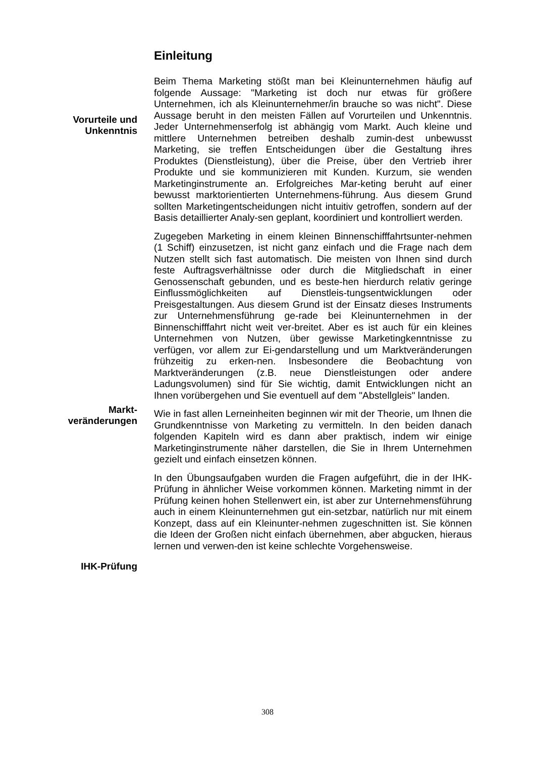Einleitung
Vorurteile und
Unkenntnis
Markt-
veränderungen
IHK-Prüfung
Beim Thema Marketing stößt man bei Kleinunternehmen häufig auf folgende Aussage: "Marketing ist doch nur etwas für größere Unternehmen, ich als Kleinunternehmer/in brauche so was nicht". Diese Aussage beruht in den meisten Fällen auf Vorurteilen und Unkenntnis. Jeder Unternehmenserfolg ist abhängig vom Markt. Auch kleine und mittlere Unternehmen betreiben deshalb zumin-dest unbewusst Marketing, sie treffen Entscheidungen über die Gestaltung ihres Produktes (Dienstleistung), über die Preise, über den Vertrieb ihrer Produkte und sie kommunizieren mit Kunden. Kurzum, sie wenden Marketinginstrumente an. Erfolgreiches Mar-keting beruht auf einer bewusst marktorientierten Unternehmens-führung. Aus diesem Grund sollten Marketingentscheidungen nicht intuitiv getroffen, sondern auf der Basis detaillierter Analy-sen geplant, koordiniert und kontrolliert werden.
Zugegeben Marketing in einem kleinen Binnenschifffahrtsunter-nehmen (1 Schiff) einzusetzen, ist nicht ganz einfach und die Frage nach dem Nutzen stellt sich fast automatisch. Die meisten von Ihnen sind durch feste Auftragsverhältnisse oder durch die Mitgliedschaft in einer Genossenschaft gebunden, und es beste-hen hierdurch relativ geringe Einflussmöglichkeiten auf Dienstleis-tungsentwicklungen oder Preisgestaltungen. Aus diesem Grund ist der Einsatz dieses Instruments zur Unternehmensführung ge-rade bei Kleinunternehmen in der Binnenschifffahrt nicht weit ver-breitet. Aber es ist auch für ein kleines Unternehmen von Nutzen, über gewisse Marketingkenntnisse zu verfügen, vor allem zur Ei-gendarstellung und um Marktveränderungen frühzeitig zu erken-nen. Insbesondere die Beobachtung von Marktveränderungen (z.B. neue Dienstleistungen oder andere Ladungsvolumen) sind für Sie wichtig, damit Entwicklungen nicht an Ihnen vorübergehen und Sie eventuell auf dem "Abstellgleis" landen.
Wie in fast allen Lerneinheiten beginnen wir mit der Theorie, um Ihnen die Grundkenntnisse von Marketing zu vermitteln. In den beiden danach folgenden Kapiteln wird es dann aber praktisch, indem wir einige Marketinginstrumente näher darstellen, die Sie in Ihrem Unternehmen gezielt und einfach einsetzen können.
In den Übungsaufgaben wurden die Fragen aufgeführt, die in der IHK-Prüfung in ähnlicher Weise vorkommen können. Marketing nimmt in der Prüfung keinen hohen Stellenwert ein, ist aber zur Unternehmensführung auch in einem Kleinunternehmen gut ein-setzbar, natürlich nur mit einem Konzept, dass auf ein Kleinunter-nehmen zugeschnitten ist. Sie können die Ideen der Großen nicht einfach übernehmen, aber abgucken, hieraus lernen und verwen-den ist keine schlechte Vorgehensweise.
308